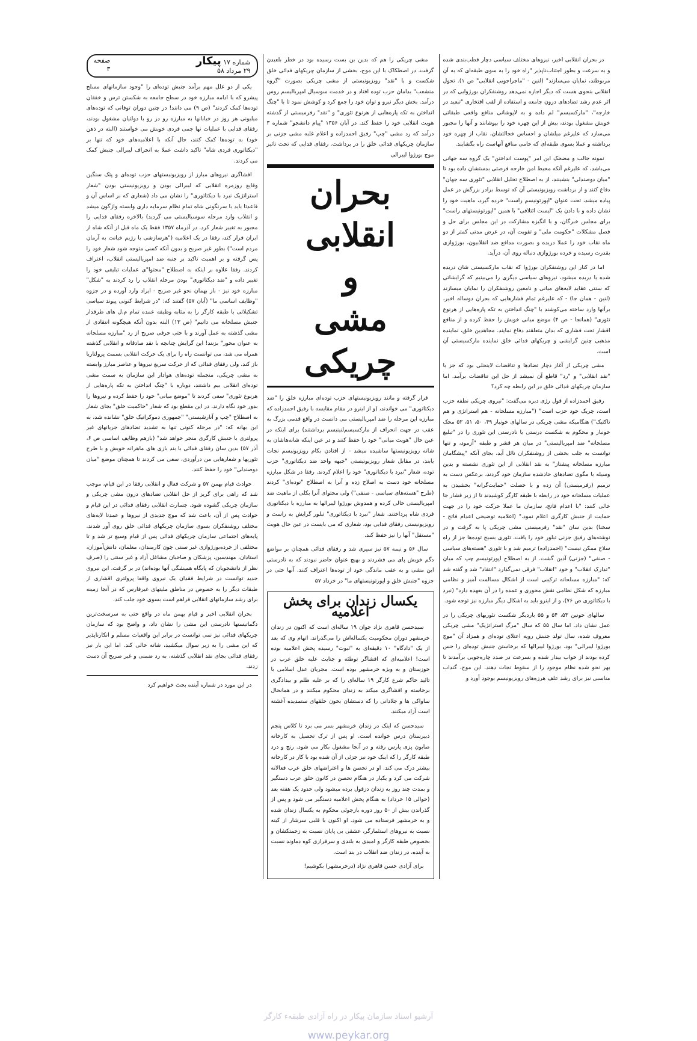در بحران انقلابی اخیر، نیروهای مختلف سیاسی دچار قطب‌بندی شده و به سرعت و بطور اجتناب‌ناپذیر "راه خود را به سوی طبقه‌ای که به آن مربوطند، نمایان می‌سازند" (لنین - "ماجراجویی انقلابی" ص ۱). تحول انقلابی بنحوی هست که دیگر اجازه نمی‌دهد روشنفکران بورژوایی که در اثر عدم رشد تضادهای درون جامعه و استفاده از لقب افتخاری "تبعید در خارجه"، "مارکسیسم" لم داده و به لاپوشانی منافع واقعی طبقاتی خویش مشغول بودند، بیش از این چهره خود را بپوشانند و آنها را مجبور می‌سازد که علیرغم میلشان و احساس خجالتشان، نقاب از چهره خود برداشته و عملا بسوی طبقه‌ای که حامی منافع آنهاست راه بگشایند.
نمونه جالب و مضحک این امر "پوست انداختن" یک گروه سه جهانی می‌باشد، که علیرغم آنکه محیط امن خارجه فرصتی بدستشان داده بود تا "میان دوصندلی" بنشینند، از به اصطلاح تحلیل انقلابی "تئوری سه جهان" دفاع کنند و از برداشت رویزیونیستی آن که توسط برادر بزرگش در عمل پیاده میشد، تحت عنوان "اپورتونیسم راست" خرده گیرد، ماهیت خود را نشان داده و با دادن یک "لیست ائتلافی" با همین "اپورتونیستهای راست" برای مجلس خبرگان، و با انگیزه مشارکت در این مجلس برای حل و فصل مشکلات "حکومت ملی" و تقویت آن، در عرض مدتی کمتر از دو ماه نقاب خود را عملا دریده و بصورت مدافع ضد انقلابیون، بورژوازی بقدرت رسیده و خرده بورژوازی دنباله روی آن، درآید.
اما در کنار این روشنفکران بورژوا که نقاب مارکسیستی شان دریده شده یا دریده میشود، نیروهای سیاسی دیگری را می‌بینیم که گرایشاتی که سنتی عقاید لایه‌های میانی و نامعین روشنفکران را نمایان میسازند (لنین - همان جا) - که علیرغم تمام فشارهایی که بحران دوساله اخیر، برآنها وارد ساخته می‌کوشند با "چنگ انداختن به تکه پاره‌هایی از هرنوع تئوری" (همانجا - ص ۴) موضع میانی خویش را حفظ کرده و از منافع اقشار تحت فشاری که بدان متعلقند دفاع نمایند. مجاهدین خلق، نماینده مذهبی چنین گرایشی و چریکهای فدائی خلق نماینده مارکسیستی آن است.
مشی چریکی از آغاز دچار تضادها و تناقضات لاینحلی بود که جز با "نقد انقلابی" و "رد" قاطع آن نمیشد از حل این تناقضات برآمد. اما سازمان چریکهای فدائی خلق در این رابطه چه کرد؟
رفیق احمدزاده از قول رژی دبره می‌گفت: "نیروی چریکی نطفه حزب است، چریک خود حزب است" ("مبارزه مسلحانه - هم استراتژی و هم تاکتیک") هنگامیکه مشی چریکی در سالهای خونبار ۴۹، ۵۰، ۵۱، ۵۲ محک خونبار و محکوم به شکست درستی یا نادرستی این تئوری را در "تبلیغ مسلحانه" ضد امپریالیستی" در میان هر قشر و طبقه "آزمود، و تنها توانست به جلب بخشی از روشنفکران نائل آید، بجای آنکه "پیشگامان مبارزه مسلحانه پیشتاز" به نقد انقلابی از این تئوری نشسته و بدین وسیله با مگوی تضادهای حادشده سازمان خود گردند، برعکس دست به ترمیم (رفرمیستی) آن زده و با خصلت "حمایت‌گرانه" بخشیدن به عملیات مسلحانه خود در رابطه با طبقه کارگر کوشیدند تا از زیر فشار جا خالی کنند: "با اعدام فاتح، سازمان ما عملا حرکت خود را در جهت حمایت از جنبش کارگری اعلام نمود." (اعلامیه توضیحی اعدام فاتح - سخنا) بدین سان "نقد" رفرمیستی مشی چریکی پا به گرفت و در نوشته‌های رفیق جزنی تبلور خود را یافت. تئوری بسیج توده‌ها جز از راه سلاح ممکن نیست" (احمدزاده) ترمیم شد و با تئوری "هسته‌های سیاسی - صنفی" (جزنی) آذین گشت. از به اصطلاح اپورتونیسم چپ که میان "تدارک انقلاب" و خود "انقلاب" فرقی نمی‌گذارد "انتقاد" شد و گفته شد که: "مبارزه مسلحانه ترکیبی است از اشکال مسالمت آمیز و نظامی مبارزه که شکل نظامی نقش محوری و عمده را در آن بعهده دارد" (نبرد با دیکتاتوری ص ۷۶)، و از اینرو باید به اشکال دیگر مبارزه نیز توجه شود.
سالهای خونین ۵۳، ۵۴ و ۵۵ باردیگر شکست تئوریهای چریکی را در عمل نشان داد. اما سال ۵۵ که سال "مرگ استراتژیک" مشی چریکی معروف شده، سال تولد جنبش رویه اعتلای توده‌ای و همزاد آن "موج بورژوا لیبرالی" بود. بورژوا لیبرالها که برخاستن جنبش توده‌ای را حس کرده بودند از خواب بیدار شده و بسرعت در صدد چاره‌جویی برآمدند تا بهر نحو شده نظام موجود را از سقوط نجات دهند. این موج، گنداب مناسبی نیز برای رشد علف هرزه‌های رویزیونیسم بوجود آورد و
مشی چریکی را هم که بدین بن بست رسیده بود در خطر بلعیدن گرفت. در اصطکاک با این موج، بخشی از سازمان چریکهای فدائی خلق شکست و با "نقد" رویزیونیستی از مشی چریکی بصورت "گروه منشعب" بدامان حزب توده افتاد و در خدمت سوسیال امپریالیسم روس درآمد. بخش دیگر نیرو و توان خود را جمع کرد و کوشش نمود تا با "چنگ انداختن به تکه پاره‌هایی از هرنوع تئوری" و "نقد" رفرمیستی از گذشته هویت انقلابی خود را حفظ کند. در آبان ۱۳۵۶ "پیام دانشجو" شماره ۳ درآمد که رد مشی "چپ" رفیق احمدزاده و اعلام غلبه مشی جزنی بر سازمان چریکهای فدائی خلق را در برداشت. رفقای فدایی که تحت تاثیر موج بورژوا لیبرالی
بحران انقلابی
و
مشی چریکی
قرار گرفته و مانند رویزیونیستهای حزب توده‌ای مبارزه خلق را "ضد دیکتاتوری" می خواندند، (و از اینرو در مقام مقایسه با رفیق احمدزاده که مبارزه این مرحله را ضد امپریالیستی می دانست در واقع قدمی بزرگ به عقب در جهت انحراف از مارکسیسم‌لنینیسم برداشتند) برای اینکه در عین حال "هویت میانی" خود را حفظ کنند و در عین اینکه شانه‌هاشان به شانه رویزیونیستها ساشیده میشد - از افتادن بکام رویزیونیسم نجات یابند، در مقابل شعار رویزیونیستی "جبهه واحد ضد دیکتاتوری" حزب توده، شعار "نبرد با دیکتاتوری" خود را اعلام کردند. رفقا در شکل مبارزه مسلحانه خود دست به اصلاح زده و آنرا به اصطلاح "توده‌ای" کردند (طرح "هسته‌های سیاسی - صنفی") ولی محتوای آنرا بکلی از ماهیت ضد امپریالیستی خالی کرده و همدوش بورژوا لیبرالها به مبارزه با دیکتاتوری فردی شاه پرداختند. شعار "نبرد با دیکتاتوری" تبلور گرایش به راست و رویزیونیستی رفقای فدایی بود، شعاری که می بایست در عین حال هویت "مستقل" آنها را نیز حفظ کند.
سال ۵۶ و نیمه ۵۷ نیز سپری شد و رفقای فدائی همچنان بر مواضع دگم خویش پای می فشردند و بهیچ عنوان حاضر نبودند که به نادرستی این مشی و به عقب ماندگی خود از توده‌ها اعتراف کنند. آنها حتی در جزوه "جنبش خلق و اپورتونیستهای ما" در خرداد ۵۷
یکسال زندان برای پخش اعلامیه
سیدحسن قاهری نژاد جوان ۱۹ ساله‌ای است که اکنون در زندان خرمشهر دوران محکومیت یکساله‌اش را می‌گذراند. اتهام وی که بعد از یک "دادگاه" ۱۰ دقیقه‌ای به "ثبوت" رسیده پخش اعلامیه بوده است! اعلامیه‌ای که افشاگر توطئه و جنایت علیه خلق عرب در خوزستان و به ویژه خرمشهر بوده است. مجریان عدل اسلامی با تائید حاکم شرع کارگر ۱۹ ساله‌ای را که بر علیه ظلم و بیدادگری برخاسته و افشاگری میکند به زندان محکوم میکنند و در همانحال ساواکی ها و جلادانی را که دستشان بخون خلقهای ستمدیده آغشته است آزاد میکنند.
سیدحسن که اینک در زندان خرمشهر بسر می برد تا کلاس پنجم دبیرستان درس خوانده است. او پس از ترک تحصیل به کارخانه صابون پزی پارس رفته و در آنجا مشغول بکار می شود. رنج و درد طبقه کارگر را که اینک خود نیز جزئی از آن شده بود با کار در کارخانه بیشتر درک می کند. او در تحصن ها و اعتراضهای خلق عرب فعالانه شرکت می کرد و یکبار در هنگام تحصن در کانون خلق عرب دستگیر و بمدت چند روز به زندان دزفول برده میشود ولی حدود یک هفته بعد (حوالی ۱۵ خرداد) به هنگام پخش اعلامیه دستگیر می شود و پس از گذراندن بیش از ۵۰ روز دوره بازجوئی محکوم به یکسال زندان شده و به خرمشهر فرستاده می شود. او اکنون با قلبی سرشار از کینه نسبت به نیروهای استثمارگر، عشقی بی پایان نسبت به زحمتکشان و بخصوص طبقه کارگر و امیدی به بلندی و سرفرازی کوه دماوند نسبت به آینده، در زندان ضد انقلاب در بند است.
برای آزادی حسن قاهری نژاد (درخرمشهر) بکوشیم!
شماره ۱۷ پیکار
۲۹ مرداد ۵۸ صفحه
۳
یکی از دو علل مهم برآمد جنبش توده‌ای را "وجود سازمانهای مسلح پیشرو که با ادامه مبارزه خود در سطح جامعه به شکستن ترس و خفقان توده‌ها کمک کردند" (ص ۹) می دانند! در چنین دوران توفانی که توده‌های میلیونی هر روز در خیابانها به مبارزه رو در رو با دولتیان مشغول بودند، رفقای فدایی با عملیات نها جمی فردی خویش می خواستند (البته در ذهن خود) به توده‌ها کمک کنند، حال آنکه با اعلامیه‌های خود که تنها بر "دیکتاتوری فردی شاه" تاکید داشت عملا به انحراف لیبرالی جنبش کمک می کردند.
افشاگری نیروهای مبارز از رویزیونیستهای حزب توده‌ای و پتک سنگین وقایع روزمره انقلابی که لیبرالی بودن و رویزیونیستی بودن "شعار استراتژیک نبرد با دیکتاتوری" را نشان می داد (شعاری که بر اساس آن و قاعدتا باید با سرنگونی شاه تمام نظام سرمایه داری وابسته واژگون میشد و انقلاب وارد مرحله سوسیالیستی می گردید) بالاخره رفقای فدایی را مجبور به تغییر شعار کرد. در آذرماه ۱۳۵۷ فقط یک ماه قبل از آنکه شاه از ایران فرار کند، رفقا در یک اعلامیه ("هرسازشی با رژیم خیانت به آرمان مردم است") بطور غیر صریح و بدون آنکه کسی متوجه شود شعار خود را پس گرفته و بر اهمیت تاکید بر جنبه ضد امپریالیستی انقلاب، اعتراف کردند. رفقا علاوه بر اینکه به اصطلاح "محتوا"ی عملیات تبلیغی خود را تغییر داده و "ضد دیکتاتوری" بودن مرحله انقلاب را رد کردند به "شکل" مبارزه خود نیز - باز بهمان نحو غیر صریح - ایراد وارد آورده و در جزوه "وظایف اساسی ما" (آبان ۵۷) گفتند که: "در شرایط کنونی پیوند سیاسی تشکیلاتی با طبقه کارگر را به مثابه وظیفه عمده تمام م.ل های طرفدار جنبش مسلحانه می دانیم" (ص ۱۳) البته بدون آنکه هیچگونه انتقادی از مشی گذشته به عمل آورند و با حتی حرفی صریح از رد "مبارزه مسلحانه به عنوان محور" بزنند! این گرایش چنانچه با نقد صادقانه و انقلابی گذشته همراه می شد، می توانست راه را برای یک حرکت انقلابی بسمت پرولتاریا باز کند. ولی رفقای فدائی که از حرکت سریع نیروها و عناصر مبارز وابسته به مشی چریکی، منجمله توده‌های هوادار این سازمان به سمت مشی توده‌ای انقلابی بیم داشتند، دوباره با "چنگ انداختن به تکه پاره‌هایی از هرنوع تئوری" سعی کردند تا "موضع میانی" خود را حفظ کرده و نیروها را بدور خود نگاه دارند. در این مقطع بود که شعار "حاکمیت خلق" بجای شعار به اصطلاح "چپ و آنارشیستی" "جمهوری دموکراتیک خلق" نشانده شد، به این بهانه که: "در مرحله کنونی تنها به تشدید تضادهای جریانهای غیر پرولتری با جنبش کارگری منجر خواهد شد" (بازهم وظایف اساسی ص ۶، آذر ۵۷) بدین سان رفقای فدائی با بند بازی های ماهرانه خویش و با طرح تئوریها و شعارهایی من درآوردی، سعی می کردند تا همچنان موضع "میان دوصندلی" خود را حفظ کنند.
حوادث قیام بهمن ۵۷ و شرکت فعال و انقلابی رفقا در این قیام، موجب شد که راهی برای گریز از حل انقلابی تضادهای درون مشی چریکی و سازمان چریکی گشوده شود. جسارت انقلابی رفقای فدائی در این قیام و حوادث پس از آن، باعث شد که موج جدیدی از نیروها و عمدتا لایه‌های مختلف روشنفکران بسوی سازمان چریکهای فدائی خلق روی آور شدند. پایه‌های اجتماعی سازمان چریکهای فدائی پس از قیام وسیع تر شد و تا مختلفی از خرده‌بورژوازی غیر سنتی چون کارمندان، معلمان، دانش‌آموزان، استادان، مهندسین، پزشکان و صاحبان مشاغل آزاد و غیر سنتی را (صرف نظر از دانشجویان که پایگاه همیشگی آنها بوده‌اند) در بر گرفت. این نیروی جدید توانست در شرایط فقدان یک نیروی واقعا پرولتری اقشاری از طبقات دیگر را به خصوص در مناطق ملیتهای غیرفارس که در آنجا زمینه برای رشد سازمانهای انقلابی فراهم است بسوی خود جلب کند.
بحران انقلابی اخیر و قیام بهمن ماه در واقع حتی به سرسخت‌ترین دگماتیستها نادرستی این مشی را نشان داد، و واضح بود که سازمان چریکهای فدائی نیز نمی توانست در برابر این واقعیات مسلم و انکارناپذیر که این مشی را به زیر سوال میکشید، شانه خالی کند. اما این بار نیز رفقای فدائی بجای نقد انقلابی گذشته، به رد ضمنی و غیر صریح آن دست زدند.
در این مورد در شماره آینده بحث خواهیم کرد
آرشیو اسناد سازمان پیکار در راه آزادی طبقهء کارگر
www.peykar.org